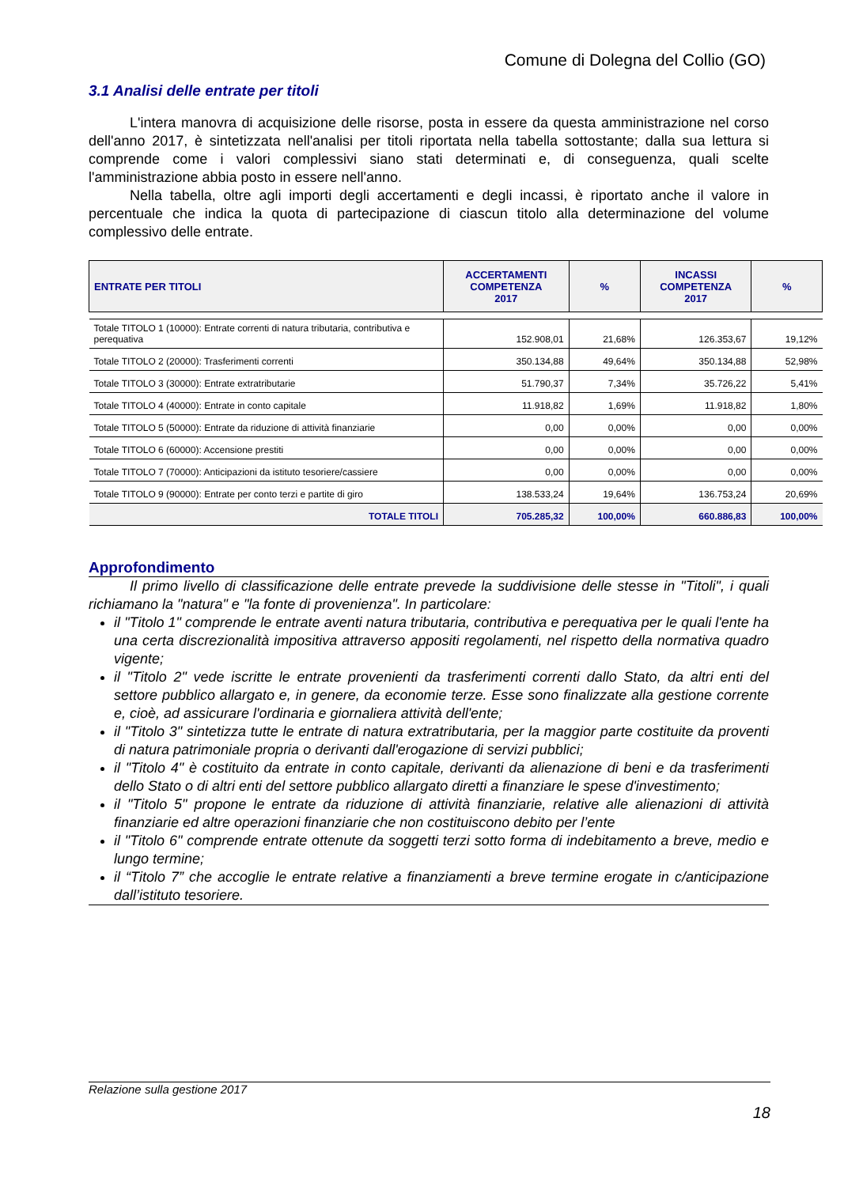Comune di Dolegna del Collio (GO)
3.1 Analisi delle entrate per titoli
L'intera manovra di acquisizione delle risorse, posta in essere da questa amministrazione nel corso dell'anno 2017, è sintetizzata nell'analisi per titoli riportata nella tabella sottostante; dalla sua lettura si comprende come i valori complessivi siano stati determinati e, di conseguenza, quali scelte l'amministrazione abbia posto in essere nell'anno.
Nella tabella, oltre agli importi degli accertamenti e degli incassi, è riportato anche il valore in percentuale che indica la quota di partecipazione di ciascun titolo alla determinazione del volume complessivo delle entrate.
| ENTRATE PER TITOLI | ACCERTAMENTI COMPETENZA 2017 | % | INCASSI COMPETENZA 2017 | % |
| --- | --- | --- | --- | --- |
| Totale TITOLO 1 (10000): Entrate correnti di natura tributaria, contributiva e perequativa | 152.908,01 | 21,68% | 126.353,67 | 19,12% |
| Totale TITOLO 2 (20000): Trasferimenti correnti | 350.134,88 | 49,64% | 350.134,88 | 52,98% |
| Totale TITOLO 3 (30000): Entrate extratributarie | 51.790,37 | 7,34% | 35.726,22 | 5,41% |
| Totale TITOLO 4 (40000): Entrate in conto capitale | 11.918,82 | 1,69% | 11.918,82 | 1,80% |
| Totale TITOLO 5 (50000): Entrate da riduzione di attività finanziarie | 0,00 | 0,00% | 0,00 | 0,00% |
| Totale TITOLO 6 (60000): Accensione prestiti | 0,00 | 0,00% | 0,00 | 0,00% |
| Totale TITOLO 7 (70000): Anticipazioni da istituto tesoriere/cassiere | 0,00 | 0,00% | 0,00 | 0,00% |
| Totale TITOLO 9 (90000): Entrate per conto terzi e partite di giro | 138.533,24 | 19,64% | 136.753,24 | 20,69% |
| TOTALE TITOLI | 705.285,32 | 100,00% | 660.886,83 | 100,00% |
Approfondimento
Il primo livello di classificazione delle entrate prevede la suddivisione delle stesse in "Titoli", i quali richiamano la "natura" e "la fonte di provenienza". In particolare:
il "Titolo 1" comprende le entrate aventi natura tributaria, contributiva e perequativa per le quali l'ente ha una certa discrezionalità impositiva attraverso appositi regolamenti, nel rispetto della normativa quadro vigente;
il "Titolo 2" vede iscritte le entrate provenienti da trasferimenti correnti dallo Stato, da altri enti del settore pubblico allargato e, in genere, da economie terze. Esse sono finalizzate alla gestione corrente e, cioè, ad assicurare l'ordinaria e giornaliera attività dell'ente;
il "Titolo 3" sintetizza tutte le entrate di natura extratributaria, per la maggior parte costituite da proventi di natura patrimoniale propria o derivanti dall'erogazione di servizi pubblici;
il "Titolo 4" è costituito da entrate in conto capitale, derivanti da alienazione di beni e da trasferimenti dello Stato o di altri enti del settore pubblico allargato diretti a finanziare le spese d'investimento;
il "Titolo 5" propone le entrate da riduzione di attività finanziarie, relative alle alienazioni di attività finanziarie ed altre operazioni finanziarie che non costituiscono debito per l’ente
il "Titolo 6" comprende entrate ottenute da soggetti terzi sotto forma di indebitamento a breve, medio e lungo termine;
il “Titolo 7” che accoglie le entrate relative a finanziamenti a breve termine erogate in c/anticipazione dall’istituto tesoriere.
Relazione sulla gestione 2017
18